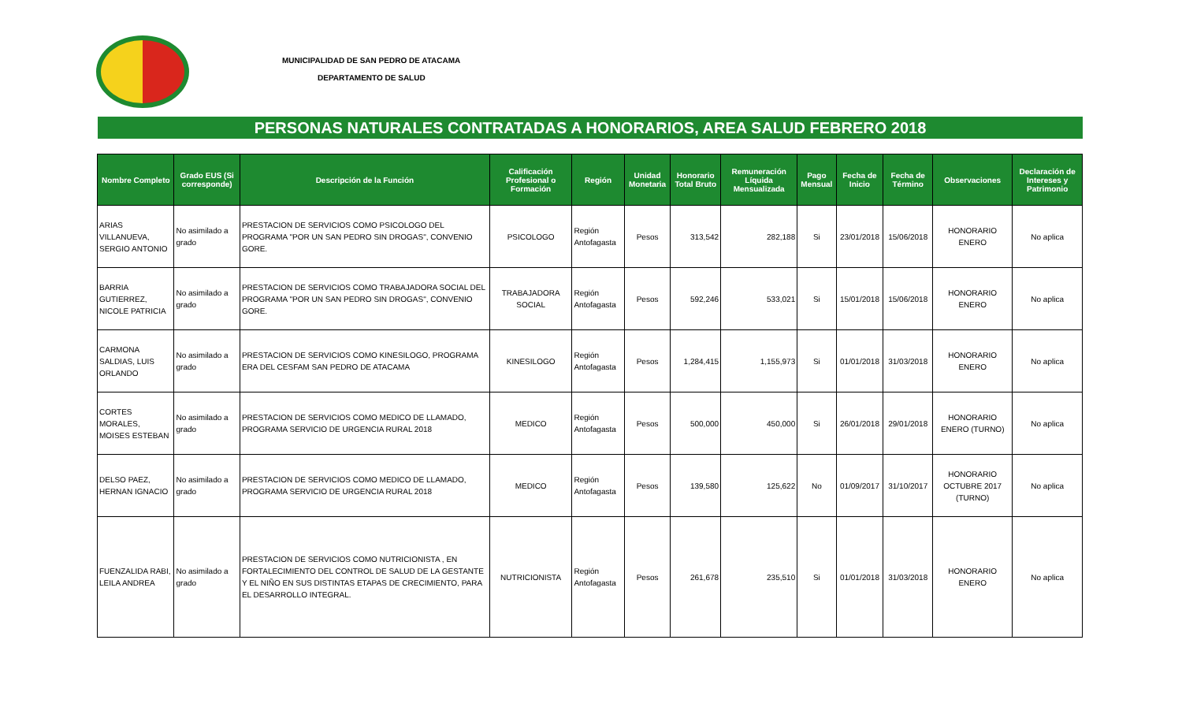MUNICIPALIDAD DE SAN PEDRO DE ATACAMA
DEPARTAMENTO DE SALUD
PERSONAS NATURALES CONTRATADAS A HONORARIOS, AREA SALUD FEBRERO 2018
| Nombre Completo | Grado EUS (Si corresponde) | Descripción de la Función | Calificación Profesional o Formación | Región | Unidad Monetaria | Honorario Total Bruto | Remuneración Líquida Mensualizada | Pago Mensual | Fecha de Inicio | Fecha de Término | Observaciones | Declaración de Intereses y Patrimonio |
| --- | --- | --- | --- | --- | --- | --- | --- | --- | --- | --- | --- | --- |
| ARIAS VILLANUEVA, SERGIO ANTONIO | No asimilado a grado | PRESTACION DE SERVICIOS COMO PSICOLOGO DEL PROGRAMA "POR UN SAN PEDRO SIN DROGAS", CONVENIO GORE. | PSICOLOGO | Región Antofagasta | Pesos | 313,542 | 282,188 | Si | 23/01/2018 | 15/06/2018 | HONORARIO ENERO | No aplica |
| BARRIA GUTIERREZ, NICOLE PATRICIA | No asimilado a grado | PRESTACION DE SERVICIOS COMO TRABAJADORA SOCIAL DEL PROGRAMA "POR UN SAN PEDRO SIN DROGAS", CONVENIO GORE. | TRABAJADORA SOCIAL | Región Antofagasta | Pesos | 592,246 | 533,021 | Si | 15/01/2018 | 15/06/2018 | HONORARIO ENERO | No aplica |
| CARMONA SALDIAS, LUIS ORLANDO | No asimilado a grado | PRESTACION DE SERVICIOS COMO KINESILOGO, PROGRAMA ERA DEL CESFAM SAN PEDRO DE ATACAMA | KINESILOGO | Región Antofagasta | Pesos | 1,284,415 | 1,155,973 | Si | 01/01/2018 | 31/03/2018 | HONORARIO ENERO | No aplica |
| CORTES MORALES, MOISES ESTEBAN | No asimilado a grado | PRESTACION DE SERVICIOS COMO MEDICO DE LLAMADO, PROGRAMA SERVICIO DE URGENCIA RURAL 2018 | MEDICO | Región Antofagasta | Pesos | 500,000 | 450,000 | Si | 26/01/2018 | 29/01/2018 | HONORARIO ENERO (TURNO) | No aplica |
| DELSO PAEZ, HERNAN IGNACIO | No asimilado a grado | PRESTACION DE SERVICIOS COMO MEDICO DE LLAMADO, PROGRAMA SERVICIO DE URGENCIA RURAL 2018 | MEDICO | Región Antofagasta | Pesos | 139,580 | 125,622 | No | 01/09/2017 | 31/10/2017 | HONORARIO OCTUBRE 2017 (TURNO) | No aplica |
| FUENZALIDA RABI, LEILA ANDREA | No asimilado a grado | PRESTACION DE SERVICIOS COMO NUTRICIONISTA , EN FORTALECIMIENTO DEL CONTROL DE SALUD DE LA GESTANTE Y EL NIÑO EN SUS DISTINTAS ETAPAS DE CRECIMIENTO, PARA EL DESARROLLO INTEGRAL. | NUTRICIONISTA | Región Antofagasta | Pesos | 261,678 | 235,510 | Si | 01/01/2018 | 31/03/2018 | HONORARIO ENERO | No aplica |